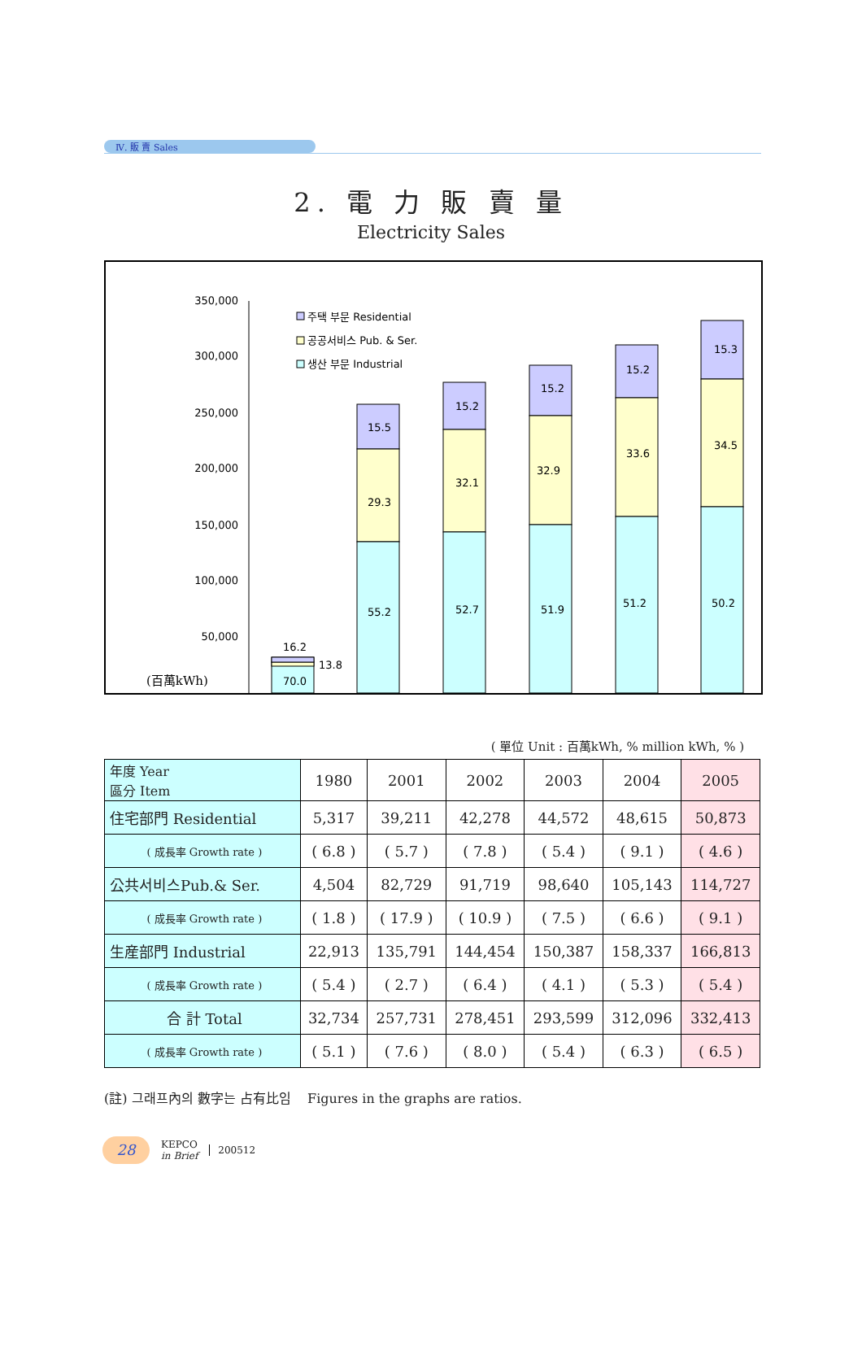Ⅳ. 販 賣 Sales
2. 電 力 販 賣 量
Electricity Sales
350,000
300,000
250,000
200,000
150,000
100,000
50,000
(百萬kWh)
주택 부문 Residential
공공서비스 Pub. & Ser.
생산 부문 Industrial
16.2
13.8
70.0
15.5
29.3
55.2
15.2
32.1
52.7
15.2
32.9
51.9
15.2
33.6
51.2
15.3
34.5
50.2
( 單位 Unit : 百萬kWh, % million kWh, % )
| 年度 Year 區分 Item | 1980 | 2001 | 2002 | 2003 | 2004 | 2005 |
| --- | --- | --- | --- | --- | --- | --- |
| 住宅部門 Residential | 5,317 | 39,211 | 42,278 | 44,572 | 48,615 | 50,873 |
| ( 成長率 Growth rate ) | ( 6.8 ) | ( 5.7 ) | ( 7.8 ) | ( 5.4 ) | ( 9.1 ) | ( 4.6 ) |
| 公共서비스Pub.& Ser. | 4,504 | 82,729 | 91,719 | 98,640 | 105,143 | 114,727 |
| ( 成長率 Growth rate ) | ( 1.8 ) | ( 17.9 ) | ( 10.9 ) | ( 7.5 ) | ( 6.6 ) | ( 9.1 ) |
| 生産部門 Industrial | 22,913 | 135,791 | 144,454 | 150,387 | 158,337 | 166,813 |
| ( 成長率 Growth rate ) | ( 5.4 ) | ( 2.7 ) | ( 6.4 ) | ( 4.1 ) | ( 5.3 ) | ( 5.4 ) |
| 合 計 Total | 32,734 | 257,731 | 278,451 | 293,599 | 312,096 | 332,413 |
| ( 成長率 Growth rate ) | ( 5.1 ) | ( 7.6 ) | ( 8.0 ) | ( 5.4 ) | ( 6.3 ) | ( 6.5 ) |
(註) 그래프內의 數字는 占有比임 Figures in the graphs are ratios.
28
KEPCO
in Brief
200512